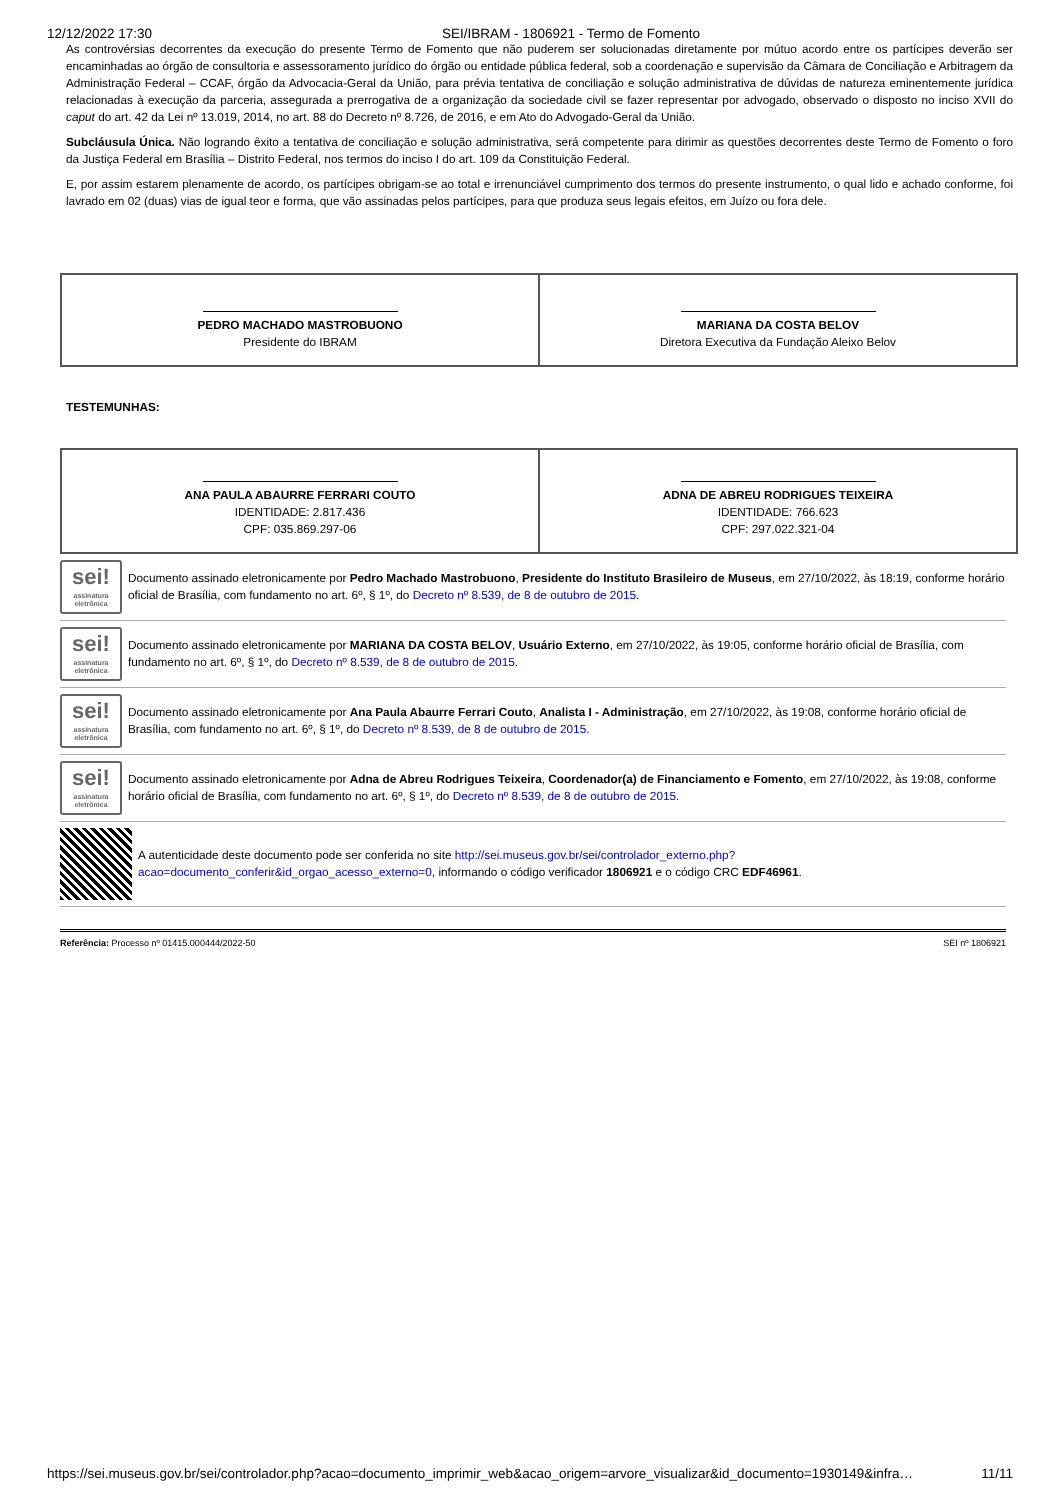12/12/2022 17:30 SEI/IBRAM - 1806921 - Termo de Fomento
As controvérsias decorrentes da execução do presente Termo de Fomento que não puderem ser solucionadas diretamente por mútuo acordo entre os partícipes deverão ser encaminhadas ao órgão de consultoria e assessoramento jurídico do órgão ou entidade pública federal, sob a coordenação e supervisão da Câmara de Conciliação e Arbitragem da Administração Federal – CCAF, órgão da Advocacia-Geral da União, para prévia tentativa de conciliação e solução administrativa de dúvidas de natureza eminentemente jurídica relacionadas à execução da parceria, assegurada a prerrogativa de a organização da sociedade civil se fazer representar por advogado, observado o disposto no inciso XVII do caput do art. 42 da Lei nº 13.019, 2014, no art. 88 do Decreto nº 8.726, de 2016, e em Ato do Advogado-Geral da União.
Subcláusula Única. Não logrando êxito a tentativa de conciliação e solução administrativa, será competente para dirimir as questões decorrentes deste Termo de Fomento o foro da Justiça Federal em Brasília – Distrito Federal, nos termos do inciso I do art. 109 da Constituição Federal.
E, por assim estarem plenamente de acordo, os partícipes obrigam-se ao total e irrenunciável cumprimento dos termos do presente instrumento, o qual lido e achado conforme, foi lavrado em 02 (duas) vias de igual teor e forma, que vão assinadas pelos partícipes, para que produza seus legais efeitos, em Juízo ou fora dele.
| PEDRO MACHADO MASTROBUONO Presidente do IBRAM | MARIANA DA COSTA BELOV Diretora Executiva da Fundação Aleixo Belov |
TESTEMUNHAS:
| ANA PAULA ABAURRE FERRARI COUTO IDENTIDADE: 2.817.436 CPF: 035.869.297-06 | ADNA DE ABREU RODRIGUES TEIXEIRA IDENTIDADE: 766.623 CPF: 297.022.321-04 |
sei!
assinatura eletrônica
Documento assinado eletronicamente por Pedro Machado Mastrobuono, Presidente do Instituto Brasileiro de Museus, em 27/10/2022, às 18:19, conforme horário oficial de Brasília, com fundamento no art. 6º, § 1º, do Decreto nº 8.539, de 8 de outubro de 2015.
sei!
assinatura eletrônica
Documento assinado eletronicamente por MARIANA DA COSTA BELOV, Usuário Externo, em 27/10/2022, às 19:05, conforme horário oficial de Brasília, com fundamento no art. 6º, § 1º, do Decreto nº 8.539, de 8 de outubro de 2015.
sei!
assinatura eletrônica
Documento assinado eletronicamente por Ana Paula Abaurre Ferrari Couto, Analista I - Administração, em 27/10/2022, às 19:08, conforme horário oficial de Brasília, com fundamento no art. 6º, § 1º, do Decreto nº 8.539, de 8 de outubro de 2015.
sei!
assinatura eletrônica
Documento assinado eletronicamente por Adna de Abreu Rodrigues Teixeira, Coordenador(a) de Financiamento e Fomento, em 27/10/2022, às 19:08, conforme horário oficial de Brasília, com fundamento no art. 6º, § 1º, do Decreto nº 8.539, de 8 de outubro de 2015.
A autenticidade deste documento pode ser conferida no site http://sei.museus.gov.br/sei/controlador_externo.php?acao=documento_conferir&id_orgao_acesso_externo=0, informando o código verificador 1806921 e o código CRC EDF46961.
Referência: Processo nº 01415.000444/2022-50 SEI nº 1806921
https://sei.museus.gov.br/sei/controlador.php?acao=documento_imprimir_web&acao_origem=arvore_visualizar&id_documento=1930149&infra… 11/11